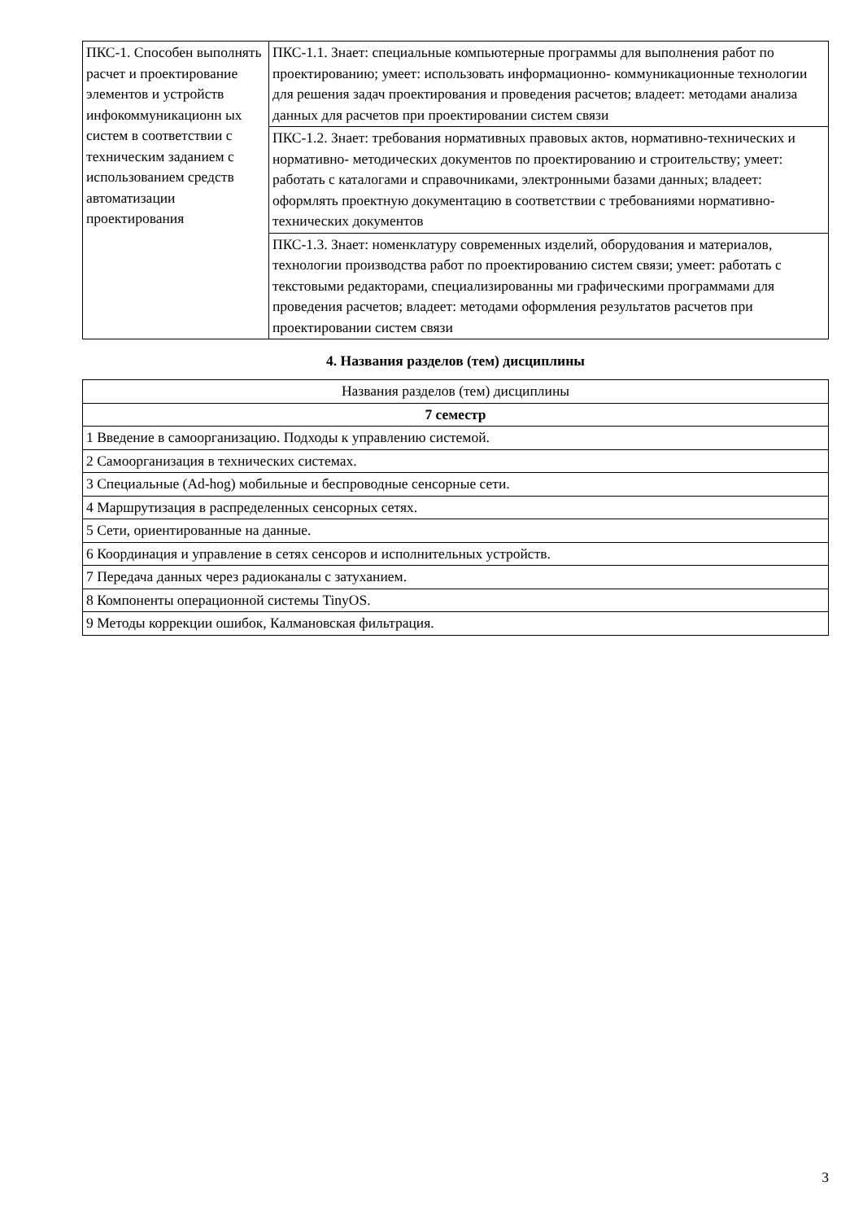| ПКС-1. Способен выполнять расчет и проектирование элементов и устройств инфокоммуникационн ых систем в соответствии с техническим заданием с использованием средств автоматизации проектирования | ПКС-1.1. Знает: специальные компьютерные программы для выполнения работ по проектированию; умеет: использовать информационно- коммуникационные технологии для решения задач проектирования и проведения расчетов; владеет: методами анализа данных для расчетов при проектировании систем связи |
| | ПКС-1.2. Знает: требования нормативных правовых актов, нормативно-технических и нормативно- методических документов по проектированию и строительству; умеет: работать с каталогами и справочниками, электронными базами данных; владеет: оформлять проектную документацию в соответствии с требованиями нормативно-технических документов |
| | ПКС-1.3. Знает: номенклатуру современных изделий, оборудования и материалов, технологии производства работ по проектированию систем связи; умеет: работать с текстовыми редакторами, специализированны ми графическими программами для проведения расчетов; владеет: методами оформления результатов расчетов при проектировании систем связи |
4. Названия разделов (тем) дисциплины
| Названия разделов (тем) дисциплины |
| --- |
| 7 семестр |
| 1 Введение в самоорганизацию. Подходы к управлению системой. |
| 2 Самоорганизация в технических системах. |
| 3 Специальные (Ad-hog) мобильные и беспроводные сенсорные сети. |
| 4 Маршрутизация в распределенных сенсорных сетях. |
| 5 Сети, ориентированные на данные. |
| 6 Координация и управление в сетях сенсоров и исполнительных устройств. |
| 7 Передача данных через радиоканалы с затуханием. |
| 8 Компоненты операционной системы TinyOS. |
| 9 Методы коррекции ошибок, Калмановская фильтрация. |
3